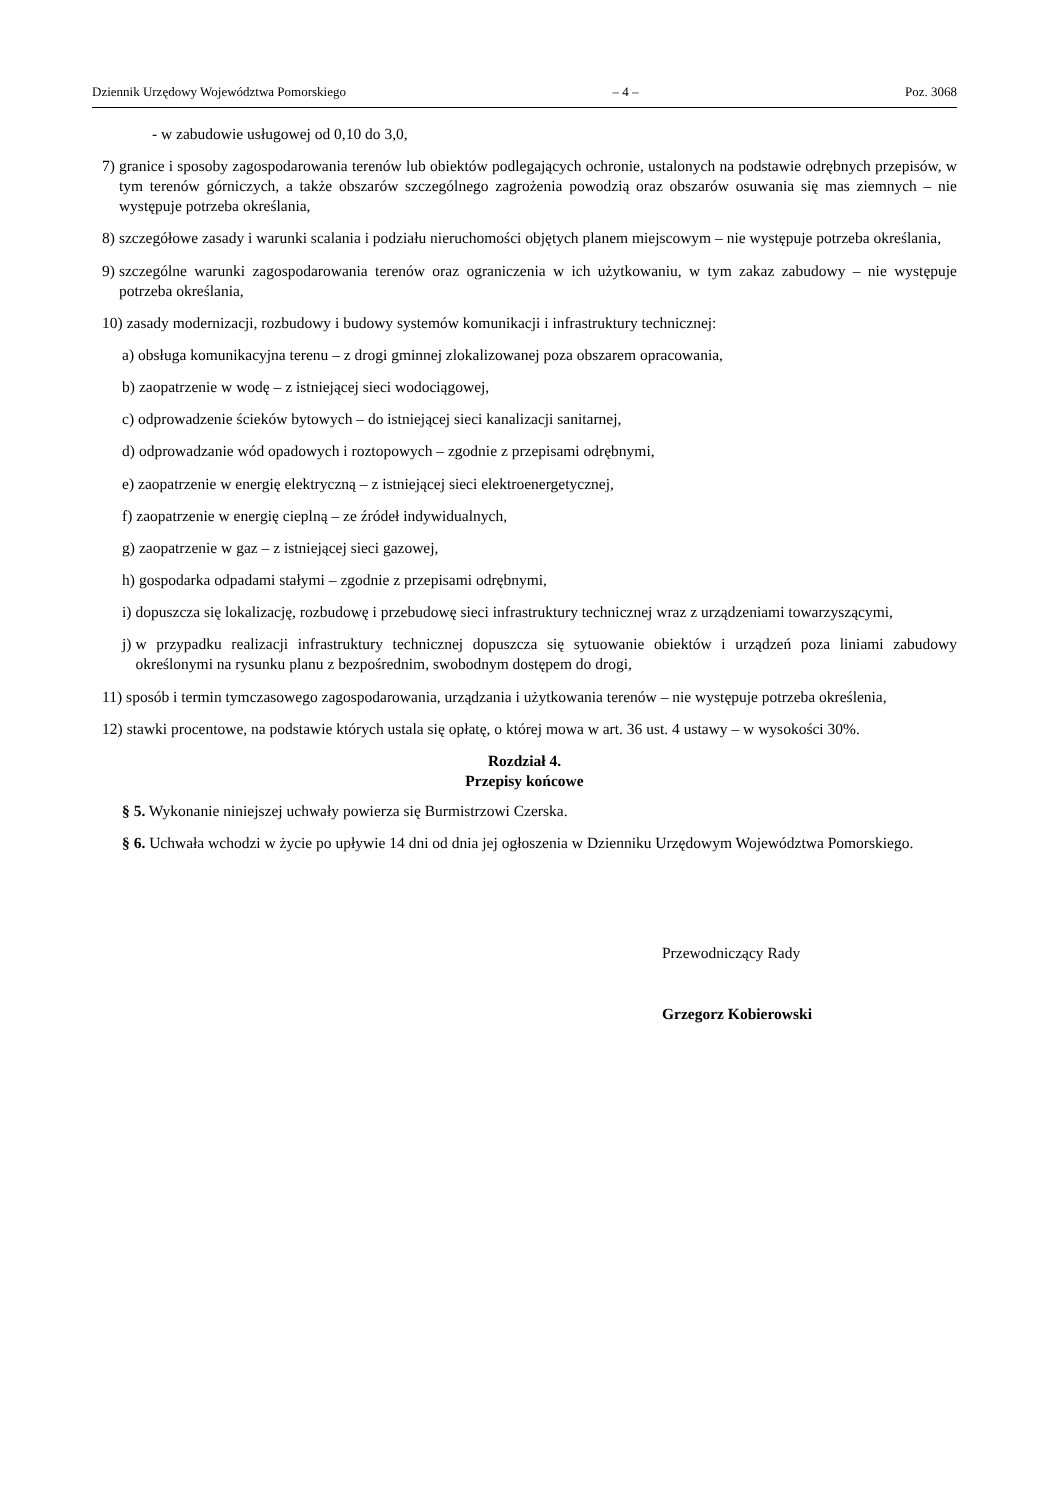Dziennik Urzędowy Województwa Pomorskiego – 4 – Poz. 3068
- w zabudowie usługowej od 0,10 do 3,0,
7) granice i sposoby zagospodarowania terenów lub obiektów podlegających ochronie, ustalonych na podstawie odrębnych przepisów, w tym terenów górniczych, a także obszarów szczególnego zagrożenia powodzią oraz obszarów osuwania się mas ziemnych – nie występuje potrzeba określania,
8) szczegółowe zasady i warunki scalania i podziału nieruchomości objętych planem miejscowym – nie występuje potrzeba określania,
9) szczególne warunki zagospodarowania terenów oraz ograniczenia w ich użytkowaniu, w tym zakaz zabudowy – nie występuje potrzeba określania,
10) zasady modernizacji, rozbudowy i budowy systemów komunikacji i infrastruktury technicznej:
a) obsługa komunikacyjna terenu – z drogi gminnej zlokalizowanej poza obszarem opracowania,
b) zaopatrzenie w wodę – z istniejącej sieci wodociągowej,
c) odprowadzenie ścieków bytowych – do istniejącej sieci kanalizacji sanitarnej,
d) odprowadzanie wód opadowych i roztopowych – zgodnie z przepisami odrębnymi,
e) zaopatrzenie w energię elektryczną – z istniejącej sieci elektroenergetycznej,
f) zaopatrzenie w energię cieplną – ze źródeł indywidualnych,
g) zaopatrzenie w gaz – z istniejącej sieci gazowej,
h) gospodarka odpadami stałymi – zgodnie z przepisami odrębnymi,
i) dopuszcza się lokalizację, rozbudowę i przebudowę sieci infrastruktury technicznej wraz z urządzeniami towarzyszącymi,
j) w przypadku realizacji infrastruktury technicznej dopuszcza się sytuowanie obiektów i urządzeń poza liniami zabudowy określonymi na rysunku planu z bezpośrednim, swobodnym dostępem do drogi,
11) sposób i termin tymczasowego zagospodarowania, urządzania i użytkowania terenów – nie występuje potrzeba określenia,
12) stawki procentowe, na podstawie których ustala się opłatę, o której mowa w art. 36 ust. 4 ustawy – w wysokości 30%.
Rozdział 4.
Przepisy końcowe
§ 5. Wykonanie niniejszej uchwały powierza się Burmistrzowi Czerska.
§ 6. Uchwała wchodzi w życie po upływie 14 dni od dnia jej ogłoszenia w Dzienniku Urzędowym Województwa Pomorskiego.
Przewodniczący Rady
Grzegorz Kobierowski